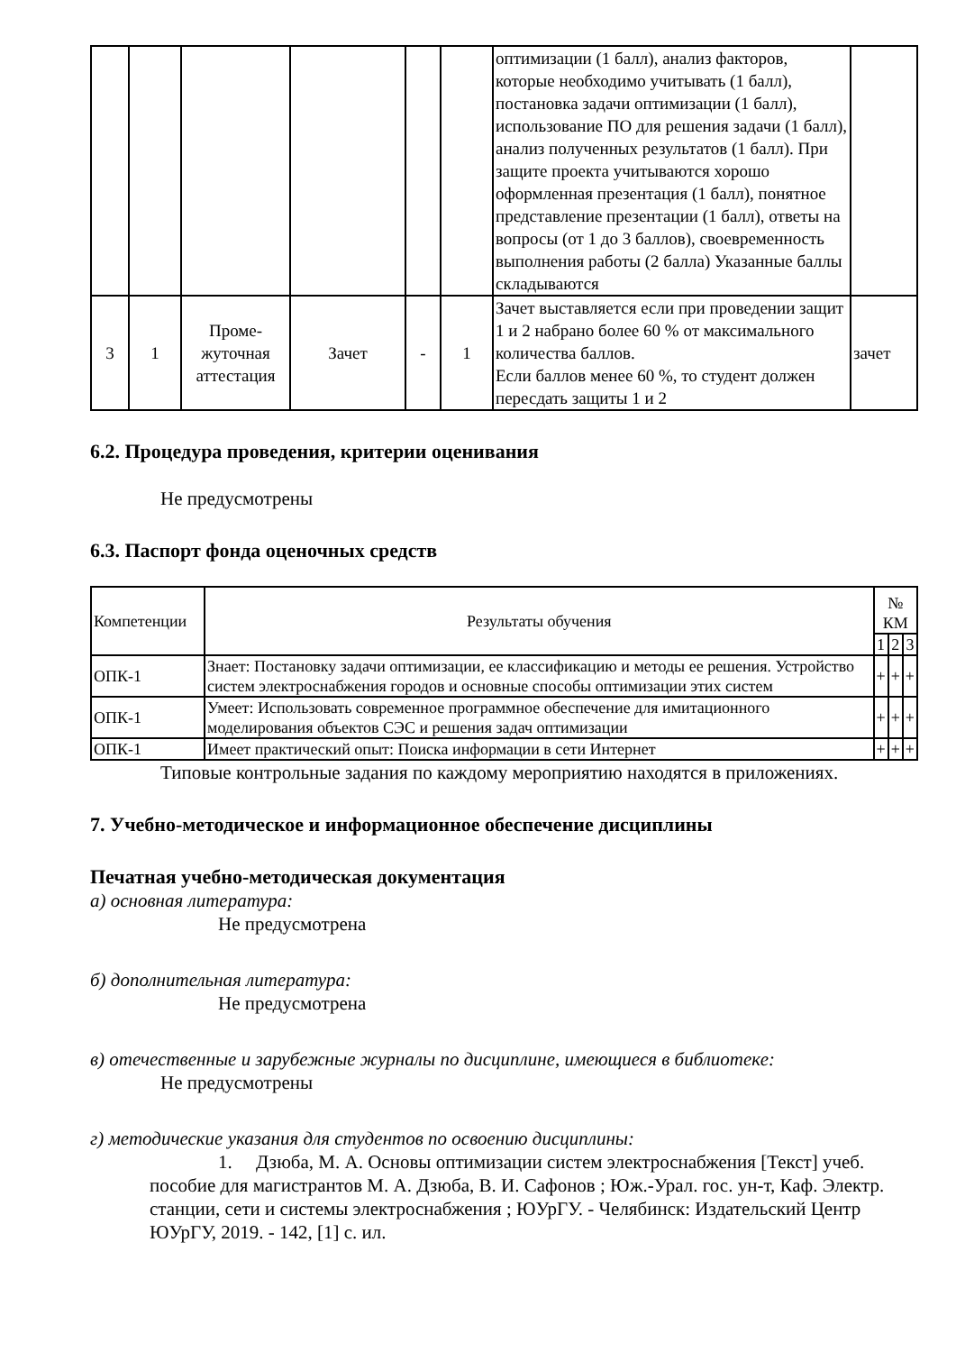| | | | | | | оптимизации (1 балл), анализ факторов, которые необходимо учитывать (1 балл), постановка задачи оптимизации (1 балл), использование ПО для решения задачи (1 балл), анализ полученных результатов (1 балл). При защите проекта учитываются хорошо оформленная презентация (1 балл), понятное представление презентации (1 балл), ответы на вопросы (от 1 до 3 баллов), своевременность выполнения работы (2 балла) Указанные баллы складываются | |
| 3 | 1 | Проме-жуточная аттестация | Зачет | - | 1 | Зачет выставляется если при проведении защит 1 и 2 набрано более 60 % от максимального количества баллов. Если баллов менее 60 %, то студент должен пересдать защиты 1 и 2 | зачет |
6.2. Процедура проведения, критерии оценивания
Не предусмотрены
6.3. Паспорт фонда оценочных средств
| Компетенции | Результаты обучения | № КМ | | |
| --- | --- | --- | --- | --- |
| | | 1 | 2 | 3 |
| ОПК-1 | Знает: Постановку задачи оптимизации, ее классификацию и методы ее решения. Устройство систем электроснабжения городов и основные способы оптимизации этих систем | + | + | + |
| ОПК-1 | Умеет: Использовать современное программное обеспечение для имитационного моделирования объектов СЭС и решения задач оптимизации | + | + | + |
| ОПК-1 | Имеет практический опыт: Поиска информации в сети Интернет | + | + | + |
Типовые контрольные задания по каждому мероприятию находятся в приложениях.
7. Учебно-методическое и информационное обеспечение дисциплины
Печатная учебно-методическая документация
а) основная литература:
Не предусмотрена
б) дополнительная литература:
Не предусмотрена
в) отечественные и зарубежные журналы по дисциплине, имеющиеся в библиотеке:
Не предусмотрены
г) методические указания для студентов по освоению дисциплины:
1. Дзюба, М. А. Основы оптимизации систем электроснабжения [Текст] учеб. пособие для магистрантов М. А. Дзюба, В. И. Сафонов ; Юж.-Урал. гос. ун-т, Каф. Электр. станции, сети и системы электроснабжения ; ЮУрГУ. - Челябинск: Издательский Центр ЮУрГУ, 2019. - 142, [1] с. ил.